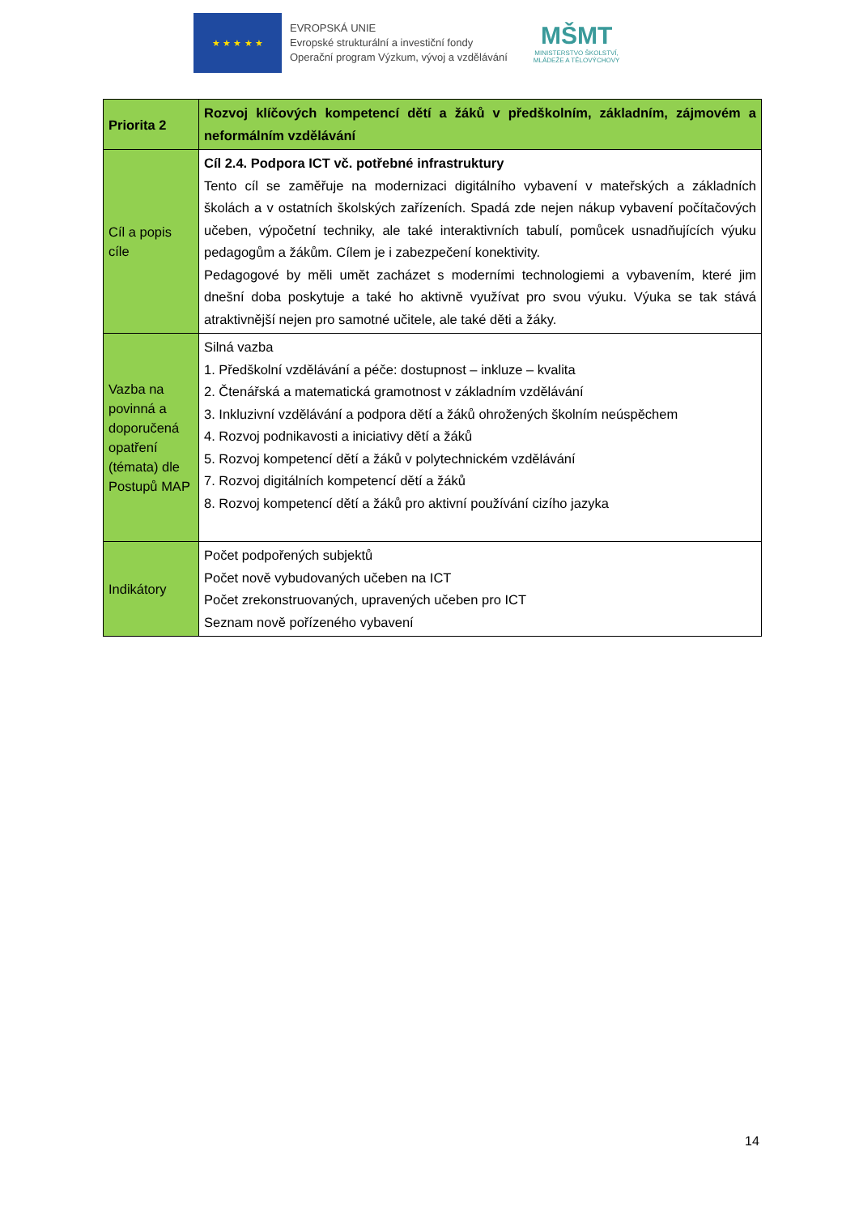★ ★ ★ ★ ★
EVROPSKÁ UNIE
Evropské strukturální a investiční fondy
Operační program Výzkum, vývoj a vzdělávání
MŠMT
MINISTERSTVO ŠKOLSTVÍ,
MLÁDEŽE A TĚLOVÝCHOVY
| Priorita 2 | Rozvoj klíčových kompetencí dětí a žáků v předškolním, základním, zájmovém a neformálním vzdělávání |
| Cíl a popis cíle | Cíl 2.4. Podpora ICT vč. potřebné infrastruktury Tento cíl se zaměřuje na modernizaci digitálního vybavení v mateřských a základních školách a v ostatních školských zařízeních. Spadá zde nejen nákup vybavení počítačových učeben, výpočetní techniky, ale také interaktivních tabulí, pomůcek usnadňujících výuku pedagogům a žákům. Cílem je i zabezpečení konektivity. Pedagogové by měli umět zacházet s moderními technologiemi a vybavením, které jim dnešní doba poskytuje a také ho aktivně využívat pro svou výuku. Výuka se tak stává atraktivnější nejen pro samotné učitele, ale také děti a žáky. |
| Vazba na povinná a doporučená opatření (témata) dle Postupů MAP | Silná vazba 1. Předškolní vzdělávání a péče: dostupnost – inkluze – kvalita 2. Čtenářská a matematická gramotnost v základním vzdělávání 3. Inkluzivní vzdělávání a podpora dětí a žáků ohrožených školním neúspěchem 4. Rozvoj podnikavosti a iniciativy dětí a žáků 5. Rozvoj kompetencí dětí a žáků v polytechnickém vzdělávání 7. Rozvoj digitálních kompetencí dětí a žáků 8. Rozvoj kompetencí dětí a žáků pro aktivní používání cizího jazyka |
| Indikátory | Počet podpořených subjektů Počet nově vybudovaných učeben na ICT Počet zrekonstruovaných, upravených učeben pro ICT Seznam nově pořízeného vybavení |
14